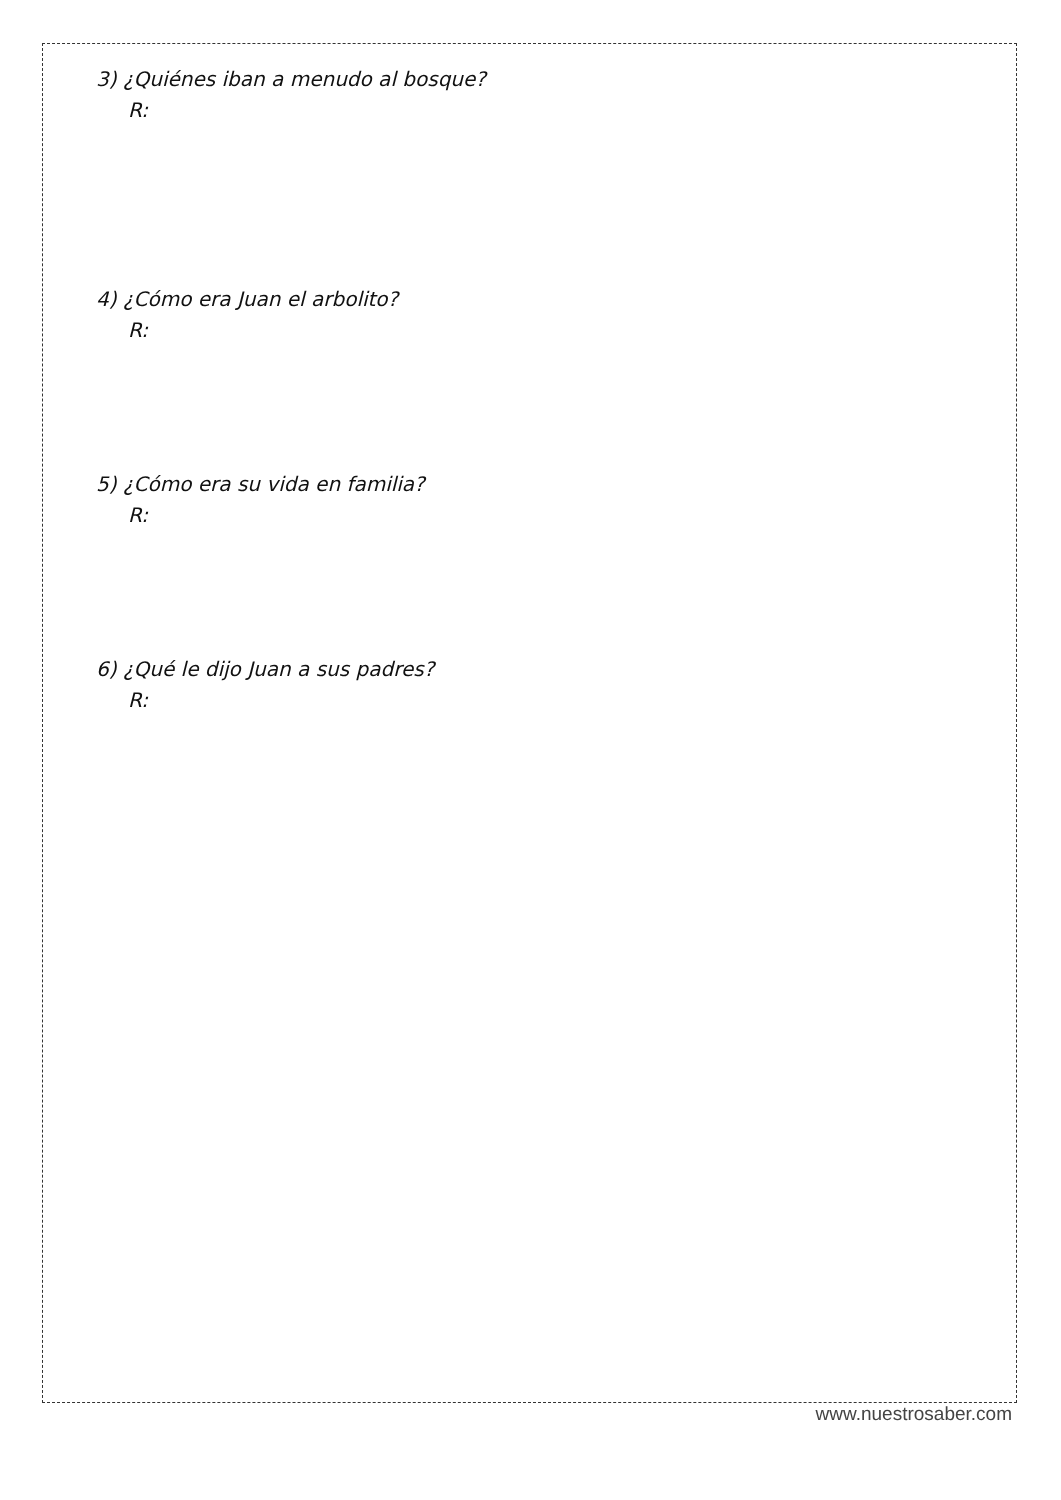3) ¿Quiénes iban a menudo al bosque?
R:
4) ¿Cómo era Juan el arbolito?
R:
5) ¿Cómo era su vida en familia?
R:
6) ¿Qué le dijo Juan a sus padres?
R:
www.nuestrosaber.com